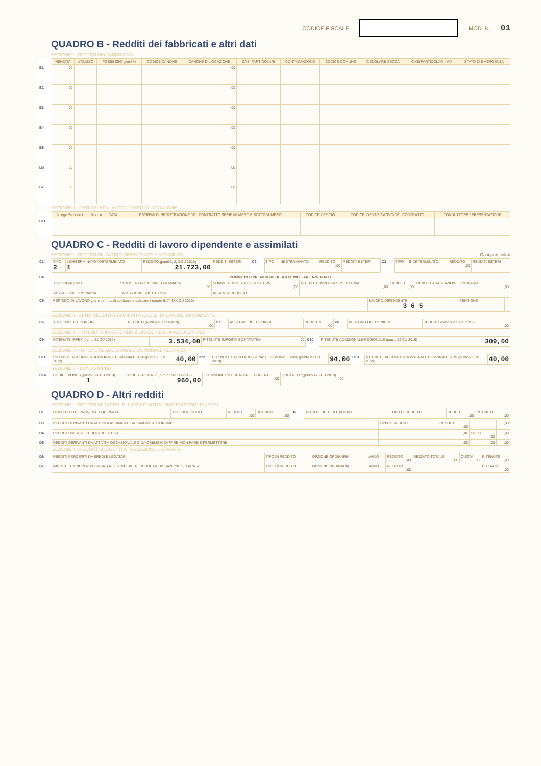CODICE FISCALE MOD. N. 01
QUADRO B - Redditi dei fabbricati e altri dati
SEZIONE I - REDDITI DEI FABBRICATI
| | RENDITA | UTILIZZO | POSSESSO giorni % | CODICE CANONE | CANONE DI LOCAZIONE | CASI PARTICOLARI | CONTINUAZIONE | CODICE COMUNE | CEDOLARE SECCA | CASI PARTICOLARI IMU | STATO DI EMERGENZA |
| --- | --- | --- | --- | --- | --- | --- | --- | --- | --- | --- | --- |
| B1 | ,00 | | | | ,00 | | | | | | |
| B2 | ,00 | | | | ,00 | | | | | | |
| B3 | ,00 | | | | ,00 | | | | | | |
| B4 | ,00 | | | | ,00 | | | | | | |
| B5 | ,00 | | | | ,00 | | | | | | |
| B6 | ,00 | | | | ,00 | | | | | | |
| B7 | ,00 | | | | ,00 | | | | | | |
SEZIONE II - DATI RELATIVI AI CONTRATTI DI LOCAZIONE
| | N. rigo Sezione I | Mod. n. | DATA | ESTREMI DI REGISTRAZIONE DEL CONTRATTO SERIE NUMERO E SOTTONUMERO | CODICE UFFICIO | CODICE IDENTIFICATIVO DEL CONTRATTO | CONDUTTORE / PRESENTAZIONE |
| --- | --- | --- | --- | --- | --- | --- | --- |
| B11 | | | | | | | |
QUADRO C - Redditi di lavoro dipendente e assimilati
SEZIONE I - REDDITI DI LAVORO DIPENDENTE E ASSIMILATI Casi particolari
| C1 | TIPO 2 | INDETERMINATO / DETERMINATO 1 | REDDITO (punti 1, 2, 3 CU 2019) 21.723,00 | REDDITI ESTERI | C2 | TIPO | INDETERMINATO | REDDITO ,00 | REDDITI ESTERI | C3 | TIPO | INDETERMINATO | REDDITO ,00 | REDDITI ESTERI |
| C4 | SOMME PER PREMI DI RISULTATO E WELFARE AZIENDALE | | | | | |
| | TIPOLOGIA LIMITE | SOMME A TASSAZIONE ORDINARIA ,00 | SOMME A IMPOSTA SOSTITUTIVA ,00 | RITENUTE IMPOSTA SOSTITUTIVA ,00 | BENEFIT ,00 | BENEFIT A TASSAZIONE ORDINARIA ,00 |
| | TASSAZIONE ORDINARIA | TASSAZIONE SOSTITUTIVA | ASSENZA REQUISITI | | | |
| C5 | PERIODO DI LAVORO giorni per i quali spettano le detrazioni (punto 6, 7, 4XX CU 2019) | LAVORO DIPENDENTE 3 6 5 | PENSIONE | |
SEZIONE II - ALTRI REDDITI ASSIMILATI A QUELLI DI LAVORO DIPENDENTE
| C6 | ASSEGNO DEL CONIUGE | REDDITO (punti 4 e 5 CU 2019) ,00 | C7 | ASSEGNO DEL CONIUGE | REDDITO ,00 | C8 | ASSEGNO DEL CONIUGE | REDDITO (punti 4 e 5 CU 2019) ,00 |
SEZIONE III - RITENUTE IRPEF E ADDIZIONALE REGIONALE ALL'IRPEF
| C9 | RITENUTE IRPEF (punto 21 CU 2019) | 3.534,00 | RITENUTE IMPOSTA SOSTITUTIVA | ,00 | C10 | RITENUTE ADDIZIONALE REGIONALE (punto 22 CU 2019) | 309,00 |
SEZIONE IV - RITENUTE ADDIZIONALE COMUNALE ALL'IRPEF
| C11 | RITENUTE ACCONTO ADDIZIONALE COMUNALE 2018 (punto 26 CU 2019) | 40,00 | C12 | RITENUTE SALDO ADDIZIONALE COMUNALE 2018 (punto 27 CU 2019) | 94,00 | C13 | RITENUTE ACCONTO ADDIZIONALE COMUNALE 2019 (punto 29 CU 2019) | 40,00 |
SEZIONE V - BONUS IRPEF
| C14 | CODICE BONUS (punto 391 CU 2019) 1 | BONUS EROGATO (punto 392 CU 2019) 960,00 | ESENZIONE RICERCATORI E DOCENTI ,00 | QUOTA TFR (punto 476 CU 2019) ,00 | |
QUADRO D - Altri redditi
SEZIONE I - REDDITI DI CAPITALE, LAVORO AUTONOMO E REDDITI DIVERSI
| D1 | UTILI ED ALTRI PROVENTI EQUIPARATI | TIPO DI REDDITO | REDDITI ,00 | RITENUTE ,00 | D2 | ALTRI REDDITI DI CAPITALE | TIPO DI REDDITO | REDDITI ,00 | RITENUTE ,00 |
| D3 | REDDITI DERIVANTI DA ATTIVITÀ ASSIMILATE AL LAVORO AUTONOMO | TIPO DI REDDITO | REDDITI ,00 | | ,00 |
| D4 | REDDITI DIVERSI CEDOLARE SECCA | | ,00 | SPESE ,00 | ,00 |
| D5 | REDDITI DERIVANTI DA ATTIVITÀ OCCASIONALE O DA OBBLIGHI DI FARE, NON FARE E PERMETTERE | | ,00 | ,00 | ,00 |
SEZIONE II - REDDITI SOGGETTI A TASSAZIONE SEPARATA
| D6 | REDDITI PERCEPITI DA EREDI E LEGATARI | TIPO DI REDDITO | OPZIONE ORDINARIA | ANNO | REDDITO ,00 | REDDITO TOTALE ,00 | QUOTA ,00 | RITENUTE ,00 |
| D7 | IMPOSTE E ONERI RIMBORSATI NEL 2018 E ALTRI REDDITI A TASSAZIONE SEPARATA | TIPO DI REDDITO | OPZIONE ORDINARIA | ANNO | REDDITO ,00 | | | RITENUTE ,00 |